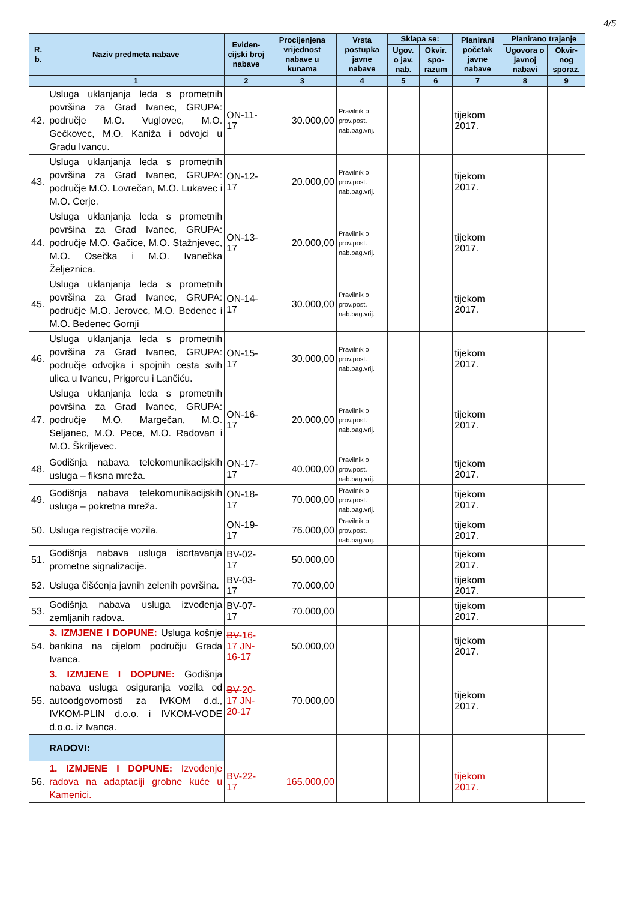4/5
| R. b. | Naziv predmeta nabave | Eviden-cijski broj nabave | Procijenjena vrijednost nabave u kunama | Vrsta postupka javne nabave | Sklapa se: | | Planirani početak javne nabave | Planirano trajanje | |
| --- | --- | --- | --- | --- | --- | --- | --- | --- | --- |
| | | | | | Ugov. o jav. nab. | Okvir. spo-razum | | Ugovora o javnoj nabavi | Okvir-nog sporaz. |
| | 1 | 2 | 3 | 4 | 5 | 6 | 7 | 8 | 9 |
| 42. | Usluga uklanjanja leda s prometnih površina za Grad Ivanec, GRUPA: područje M.O. Vuglovec, M.O. Gečkovec, M.O. Kaniža i odvojci u Gradu Ivancu. | ON-11-17 | 30.000,00 | Pravilnik o prov.post. nab.bag.vrij. | | | tijekom 2017. | | |
| 43. | Usluga uklanjanja leda s prometnih površina za Grad Ivanec, GRUPA: područje M.O. Lovrečan, M.O. Lukavec i M.O. Cerje. | ON-12-17 | 20.000,00 | Pravilnik o prov.post. nab.bag.vrij. | | | tijekom 2017. | | |
| 44. | Usluga uklanjanja leda s prometnih površina za Grad Ivanec, GRUPA: područje M.O. Gačice, M.O. Stažnjevec, M.O. Osečka i M.O. Ivanečka Željeznica. | ON-13-17 | 20.000,00 | Pravilnik o prov.post. nab.bag.vrij. | | | tijekom 2017. | | |
| 45. | Usluga uklanjanja leda s prometnih površina za Grad Ivanec, GRUPA: područje M.O. Jerovec, M.O. Bedenec i M.O. Bedenec Gornji | ON-14-17 | 30.000,00 | Pravilnik o prov.post. nab.bag.vrij. | | | tijekom 2017. | | |
| 46. | Usluga uklanjanja leda s prometnih površina za Grad Ivanec, GRUPA: područje odvojka i spojnih cesta svih ulica u Ivancu, Prigorcu i Lančiću. | ON-15-17 | 30.000,00 | Pravilnik o prov.post. nab.bag.vrij. | | | tijekom 2017. | | |
| 47. | Usluga uklanjanja leda s prometnih površina za Grad Ivanec, GRUPA: područje M.O. Margečan, M.O. Seljanec, M.O. Pece, M.O. Radovan i M.O. Škriljevec. | ON-16-17 | 20.000,00 | Pravilnik o prov.post. nab.bag.vrij. | | | tijekom 2017. | | |
| 48. | Godišnja nabava telekomunikacijskih usluga – fiksna mreža. | ON-17-17 | 40.000,00 | Pravilnik o prov.post. nab.bag.vrij. | | | tijekom 2017. | | |
| 49. | Godišnja nabava telekomunikacijskih usluga – pokretna mreža. | ON-18-17 | 70.000,00 | Pravilnik o prov.post. nab.bag.vrij. | | | tijekom 2017. | | |
| 50. | Usluga registracije vozila. | ON-19-17 | 76.000,00 | Pravilnik o prov.post. nab.bag.vrij. | | | tijekom 2017. | | |
| 51. | Godišnja nabava usluga iscrtavanja prometne signalizacije. | BV-02-17 | 50.000,00 | | | | tijekom 2017. | | |
| 52. | Usluga čišćenja javnih zelenih površina. | BV-03-17 | 70.000,00 | | | | tijekom 2017. | | |
| 53. | Godišnja nabava usluga izvođenja zemljanih radova. | BV-07-17 | 70.000,00 | | | | tijekom 2017. | | |
| 54. | 3. IZMJENE I DOPUNE: Usluga košnje bankina na cijelom području Grada Ivanca. | BV -16-17 JN-16-17 | 50.000,00 | | | | tijekom 2017. | | |
| 55. | 3. IZMJENE I DOPUNE: Godišnja nabava usluga osiguranja vozila od autoodgovornosti za IVKOM d.d., IVKOM-PLIN d.o.o. i IVKOM-VODE d.o.o. iz Ivanca. | BV -20-17 JN-20-17 | 70.000,00 | | | | tijekom 2017. | | |
| | RADOVI: | | | | | | | | |
| 56. | 1. IZMJENE I DOPUNE: Izvođenje radova na adaptaciji grobne kuće u Kamenici. | BV-22-17 | 165.000,00 | | | | tijekom 2017. | | |